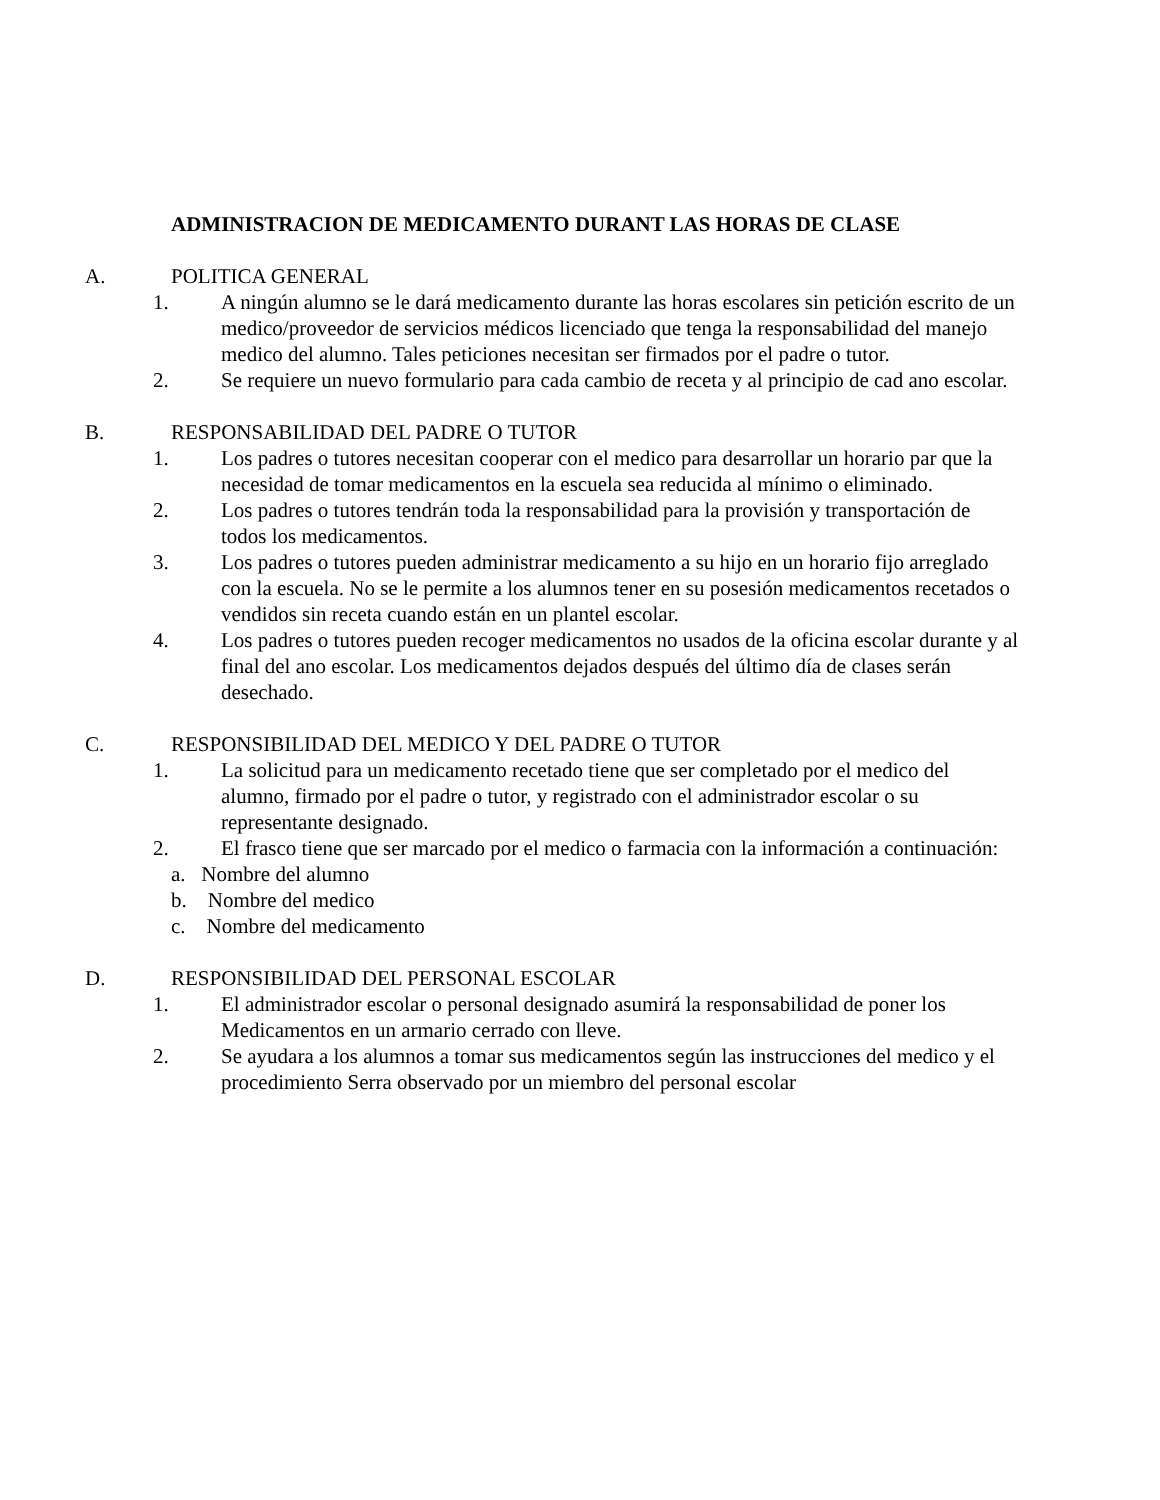ADMINISTRACION DE MEDICAMENTO DURANT LAS HORAS DE CLASE
A. POLITICA GENERAL
1. A ningún alumno se le dará medicamento durante las horas escolares sin petición escrito de un medico/proveedor de servicios médicos licenciado que tenga la responsabilidad del manejo medico del alumno. Tales peticiones necesitan ser firmados por el padre o tutor.
2. Se requiere un nuevo formulario para cada cambio de receta y al principio de cad ano escolar.
B. RESPONSABILIDAD DEL PADRE O TUTOR
1. Los padres o tutores necesitan cooperar con el medico para desarrollar un horario par que la necesidad de tomar medicamentos en la escuela sea reducida al mínimo o eliminado.
2. Los padres o tutores tendrán toda la responsabilidad para la provisión y transportación de todos los medicamentos.
3. Los padres o tutores pueden administrar medicamento a su hijo en un horario fijo arreglado con la escuela. No se le permite a los alumnos tener en su posesión medicamentos recetados o vendidos sin receta cuando están en un plantel escolar.
4. Los padres o tutores pueden recoger medicamentos no usados de la oficina escolar durante y al final del ano escolar. Los medicamentos dejados después del último día de clases serán desechado.
C. RESPONSIBILIDAD DEL MEDICO Y DEL PADRE O TUTOR
1. La solicitud para un medicamento recetado tiene que ser completado por el medico del alumno, firmado por el padre o tutor, y registrado con el administrador escolar o su representante designado.
2. El frasco tiene que ser marcado por el medico o farmacia con la información a continuación:
a. Nombre del alumno
b. Nombre del medico
c. Nombre del medicamento
D. RESPONSIBILIDAD DEL PERSONAL ESCOLAR
1. El administrador escolar o personal designado asumirá la responsabilidad de poner los Medicamentos en un armario cerrado con lleve.
2. Se ayudara a los alumnos a tomar sus medicamentos según las instrucciones del medico y el procedimiento Serra observado por un miembro del personal escolar